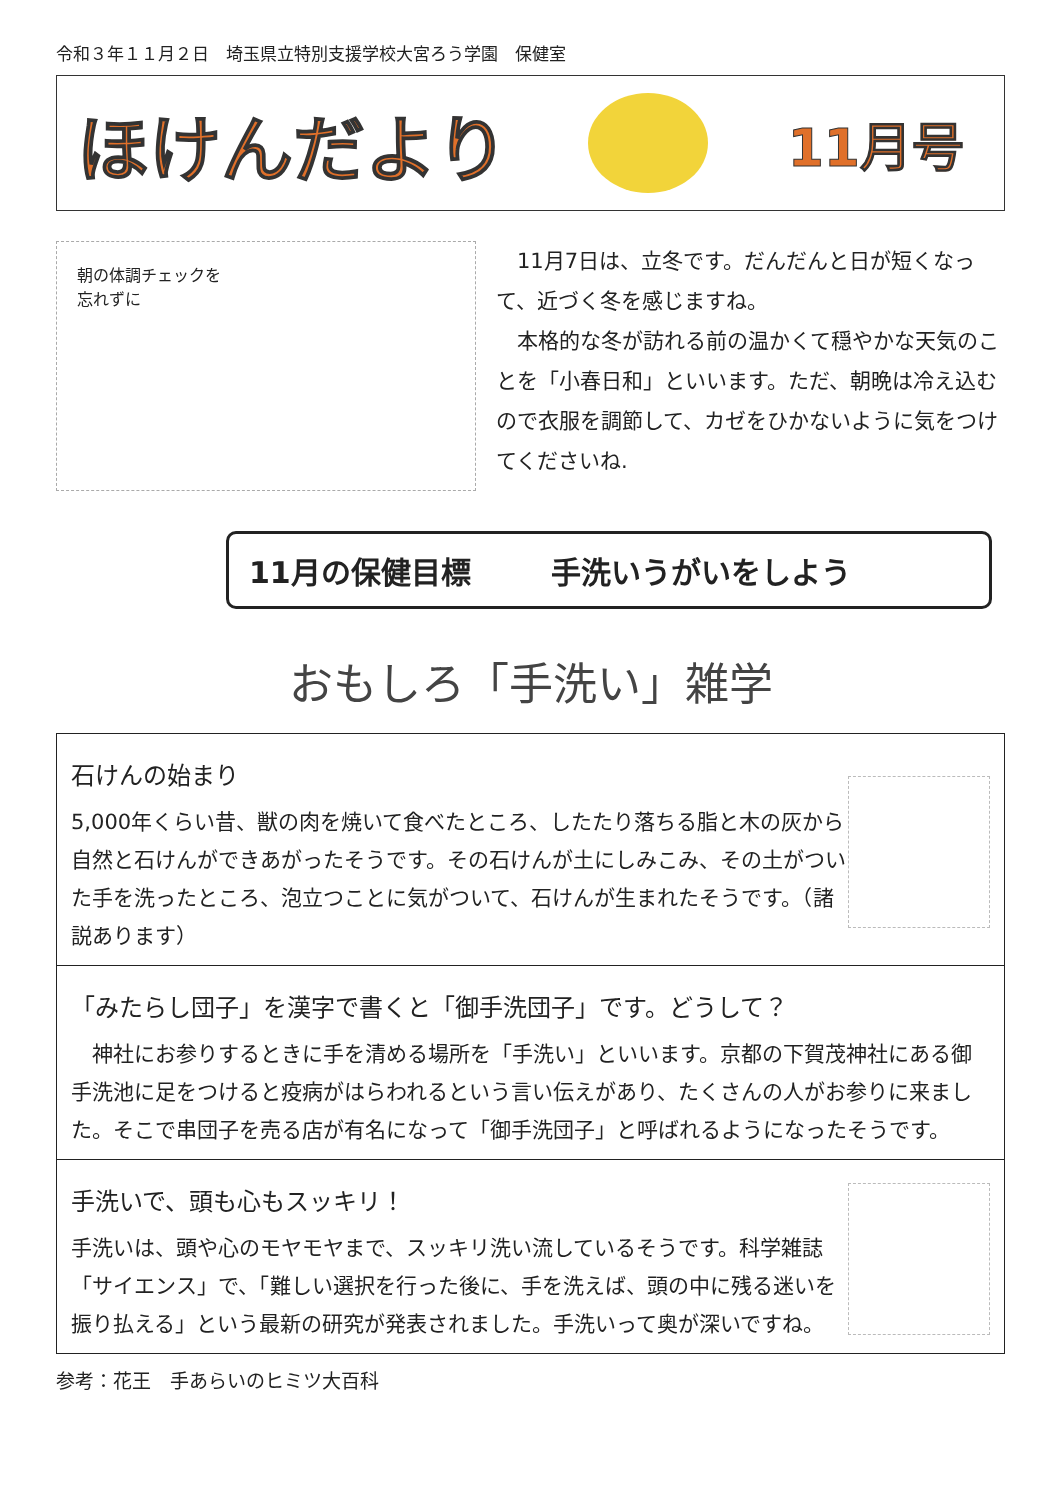令和３年１１月２日　埼玉県立特別支援学校大宮ろう学園　保健室
ほけんだより
11月号
朝の体調チェックを
忘れずに
　11月7日は、立冬です。だんだんと日が短くなって、近づく冬を感じますね。
　本格的な冬が訪れる前の温かくて穏やかな天気のことを「小春日和」といいます。ただ、朝晩は冷え込むので衣服を調節して、カゼをひかないように気をつけてくださいね.
11月の保健目標 手洗いうがいをしよう
おもしろ「手洗い」雑学
石けんの始まり
5,000年くらい昔、獣の肉を焼いて食べたところ、したたり落ちる脂と木の灰から自然と石けんができあがったそうです。その石けんが土にしみこみ、その土がついた手を洗ったところ、泡立つことに気がついて、石けんが生まれたそうです。（諸説あります）
「みたらし団子」を漢字で書くと「御手洗団子」です。どうして？
　神社にお参りするときに手を清める場所を「手洗い」といいます。京都の下賀茂神社にある御手洗池に足をつけると疫病がはらわれるという言い伝えがあり、たくさんの人がお参りに来ました。そこで串団子を売る店が有名になって「御手洗団子」と呼ばれるようになったそうです。
手洗いで、頭も心もスッキリ！
手洗いは、頭や心のモヤモヤまで、スッキリ洗い流しているそうです。科学雑誌「サイエンス」で、「難しい選択を行った後に、手を洗えば、頭の中に残る迷いを振り払える」という最新の研究が発表されました。手洗いって奥が深いですね。
参考：花王　手あらいのヒミツ大百科